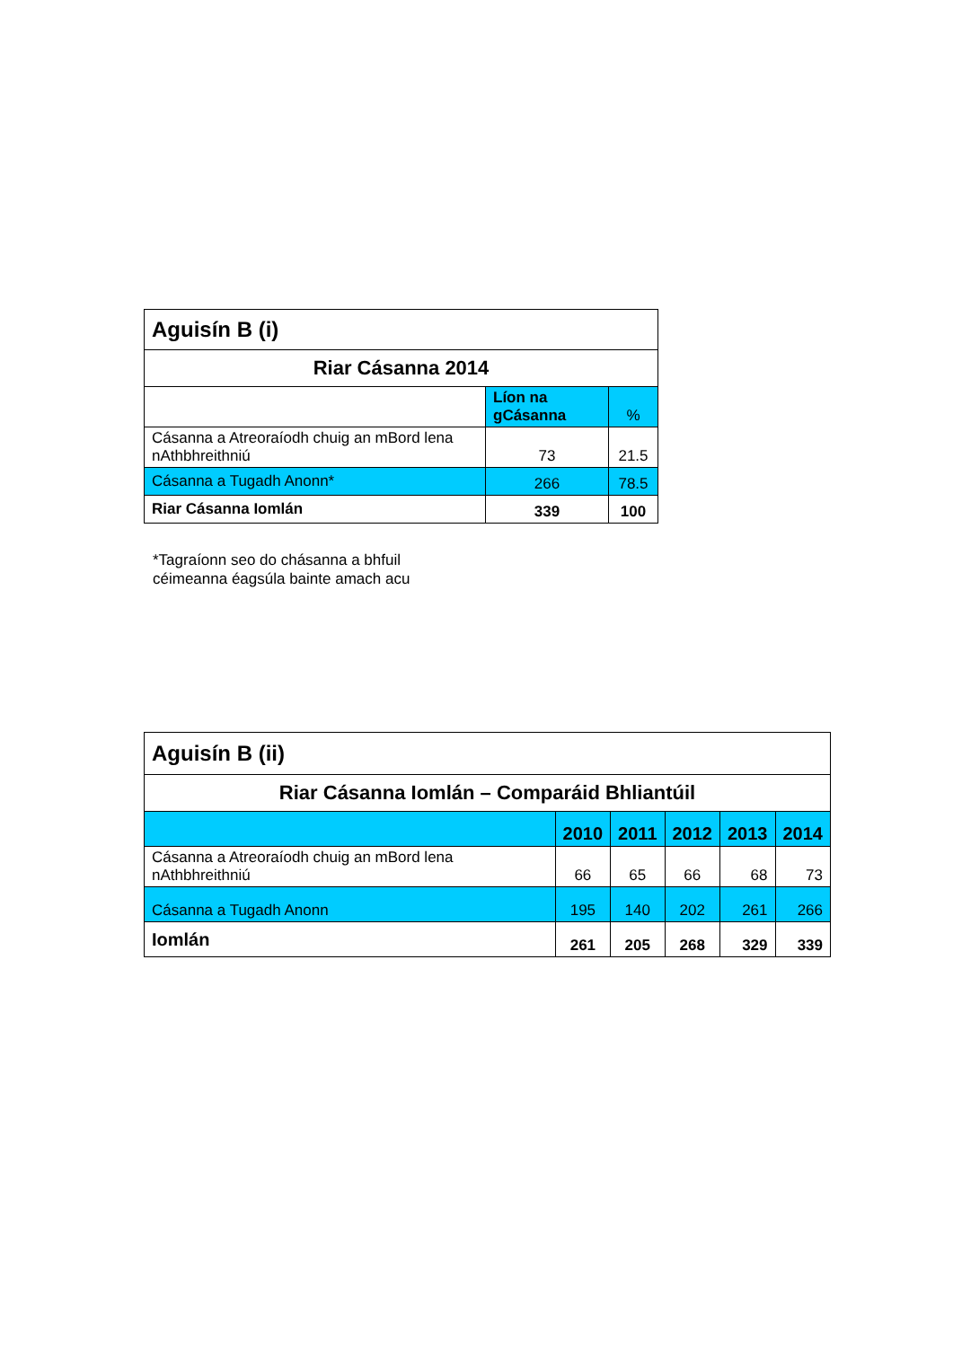| Aguisín B (i) | | |
| --- | --- | --- |
| Riar Cásanna 2014 | | |
| | Líon na gCásanna | % |
| Cásanna a Atreoraíodh chuig an mBord lena nAthbhreithniú | 73 | 21.5 |
| Cásanna a Tugadh Anonn* | 266 | 78.5 |
| Riar Cásanna Iomlán | 339 | 100 |
*Tagraíonn seo do chásanna a bhfuil
céimeanna éagsúla bainte amach acu
| Aguisín B (ii) | | | | | |
| --- | --- | --- | --- | --- | --- |
| Riar Cásanna Iomlán – Comparáid Bhliantúil | | | | | |
| | 2010 | 2011 | 2012 | 2013 | 2014 |
| Cásanna a Atreoraíodh chuig an mBord lena nAthbhreithniú | 66 | 65 | 66 | 68 | 73 |
| Cásanna a Tugadh Anonn | 195 | 140 | 202 | 261 | 266 |
| Iomlán | 261 | 205 | 268 | 329 | 339 |